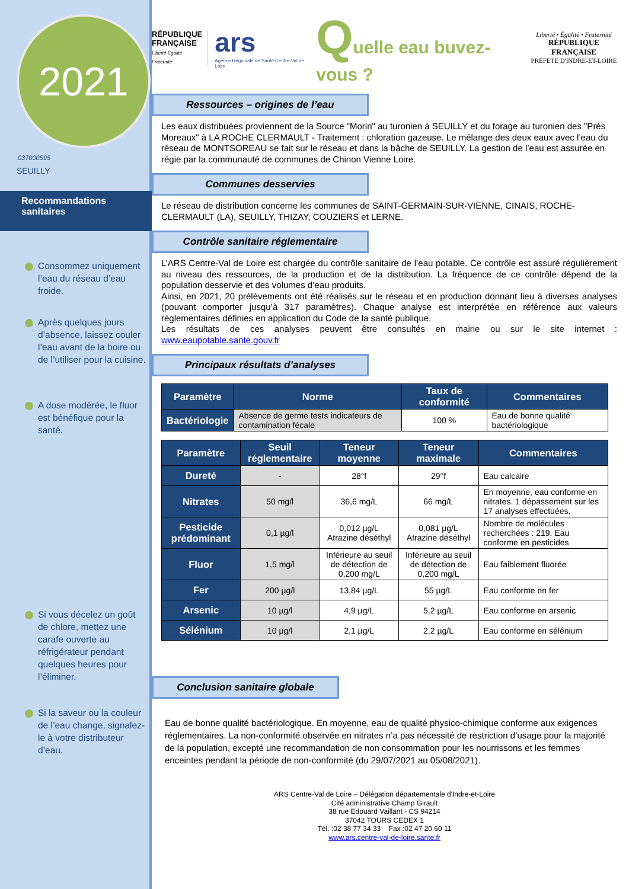2021
037000595
SEUILLY
Recommandations sanitaires
Consommez uniquement l’eau du réseau d’eau froide.
Après quelques jours d’absence, laissez couler l’eau avant de la boire ou de l’utiliser pour la cuisine.
A dose modérée, le fluor est bénéfique pour la santé.
Si vous décelez un goût de chlore, mettez une carafe ouverte au réfrigérateur pendant quelques heures pour l’éliminer.
Si la saveur ou la couleur de l’eau change, signalez-le à votre distributeur d’eau.
RÉPUBLIQUE FRANÇAISE
Liberté Égalité Fraternité
ars
Agence Régionale de Santé Centre-Val de Loire
Quelle eau buvez-vous ?
Liberté • Égalité • Fraternité
RÉPUBLIQUE FRANÇAISE
PRÉFETE D'INDRE-ET-LOIRE
Ressources – origines de l’eau
Les eaux distribuées proviennent de la Source "Morin" au turonien à SEUILLY et du forage au turonien des "Prés Moreaux" à LA ROCHE CLERMAULT - Traitement : chloration gazeuse. Le mélange des deux eaux avec l’eau du réseau de MONTSOREAU se fait sur le réseau et dans la bâche de SEUILLY. La gestion de l’eau est assurée en régie par la communauté de communes de Chinon Vienne Loire.
Communes desservies
Le réseau de distribution concerne les communes de SAINT-GERMAIN-SUR-VIENNE, CINAIS, ROCHE-CLERMAULT (LA), SEUILLY, THIZAY, COUZIERS et LERNE.
Contrôle sanitaire réglementaire
L’ARS Centre-Val de Loire est chargée du contrôle sanitaire de l’eau potable. Ce contrôle est assuré régulièrement au niveau des ressources, de la production et de la distribution. La fréquence de ce contrôle dépend de la population desservie et des volumes d’eau produits.
Ainsi, en 2021, 20 prélèvements ont été réalisés sur le réseau et en production donnant lieu à diverses analyses (pouvant comporter jusqu’à 317 paramètres). Chaque analyse est interprétée en référence aux valeurs réglementaires définies en application du Code de la santé publique.
Les résultats de ces analyses peuvent être consultés en mairie ou sur le site internet : www.eaupotable.sante.gouv.fr
Principaux résultats d’analyses
| Paramètre | Norme | Taux de conformité | Commentaires |
| --- | --- | --- | --- |
| Bactériologie | Absence de germe tests indicateurs de contamination fécale | 100 % | Eau de bonne qualité bactériologique |
| Paramètre | Seuil réglementaire | Teneur moyenne | Teneur maximale | Commentaires |
| --- | --- | --- | --- | --- |
| Dureté | - | 28°f | 29°f | Eau calcaire |
| Nitrates | 50 mg/l | 36,6 mg/L | 66 mg/L | En moyenne, eau conforme en nitrates. 1 dépassement sur les 17 analyses effectuées. |
| Pesticide prédominant | 0,1 µg/l | 0,012 µg/L Atrazine déséthyl | 0,081 µg/L Atrazine déséthyl | Nombre de molécules recherchées : 219. Eau conforme en pesticides |
| Fluor | 1,5 mg/l | Inférieure au seuil de détection de 0,200 mg/L | Inférieure au seuil de détection de 0,200 mg/L | Eau faiblement fluorée |
| Fer | 200 µg/l | 13,84 µg/L | 55 µg/L | Eau conforme en fer |
| Arsenic | 10 µg/l | 4,9 µg/L | 5,2 µg/L | Eau conforme en arsenic |
| Sélénium | 10 µg/l | 2,1 µg/L | 2,2 µg/L | Eau conforme en sélénium |
Conclusion sanitaire globale
Eau de bonne qualité bactériologique. En moyenne, eau de qualité physico-chimique conforme aux exigences réglementaires. La non-conformité observée en nitrates n’a pas nécessité de restriction d’usage pour la majorité de la population, excepté une recommandation de non consommation pour les nourrissons et les femmes enceintes pendant la période de non-conformité (du 29/07/2021 au 05/08/2021).
ARS Centre-Val de Loire – Délégation départementale d'Indre-et-Loire
Cité administrative Champ Girault
38 rue Edouard Vaillant - CS 94214
37042 TOURS CEDEX 1
Tél. :02 38 77 34 33 Fax :02 47 20 60 11
www.ars.centre-val-de-loire.sante.fr